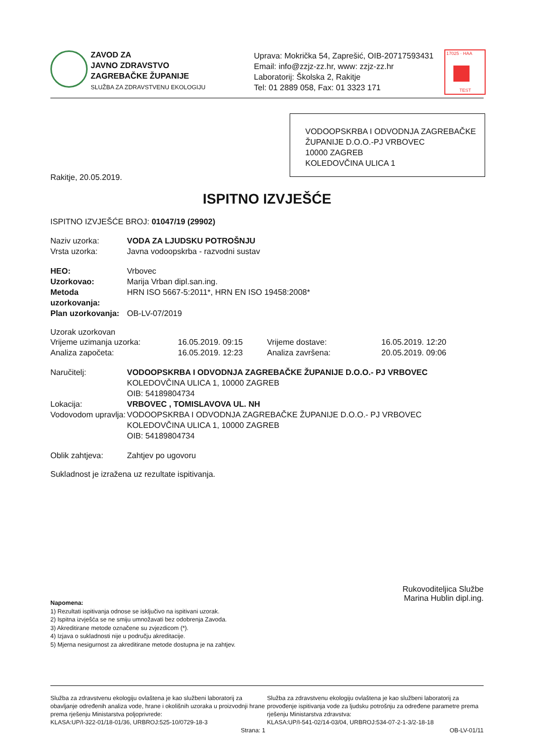ZAVOD ZA
JAVNO ZDRAVSTVO
ZAGREBAČKE ŽUPANIJE
SLUŽBA ZA ZDRAVSTVENU EKOLOGIJU
Uprava: Mokrička 54, Zaprešić, OIB-20717593431
Email: info@zzjz-zz.hr, www: zzjz-zz.hr
Laboratorij: Školska 2, Rakitje
Tel: 01 2889 058, Fax: 01 3323 171
17025 · HAA
TEST
VODOOPSKRBA I ODVODNJA ZAGREBAČKE ŽUPANIJE D.O.O.-PJ VRBOVEC
10000 ZAGREB
KOLEDOVČINA ULICA 1
Rakitje, 20.05.2019.
ISPITNO IZVJEŠĆE
ISPITNO IZVJEŠĆE BROJ: 01047/19 (29902)
Naziv uzorka: VODA ZA LJUDSKU POTROŠNJU
Vrsta uzorka: Javna vodoopskrba - razvodni sustav
HEO: Vrbovec
Uzorkovao: Marija Vrban dipl.san.ing.
Metoda uzorkovanja:
HRN ISO 5667-5:2011*, HRN EN ISO 19458:2008*
Plan uzorkovanja:
OB-LV-07/2019
Uzorak uzorkovan
Vrijeme uzimanja uzorka: 16.05.2019. 09:15 Vrijeme dostave: 16.05.2019. 12:20
Analiza započeta: 16.05.2019. 12:23 Analiza završena: 20.05.2019. 09:06
Naručitelj: VODOOPSKRBA I ODVODNJA ZAGREBAČKE ŽUPANIJE D.O.O.- PJ VRBOVEC
KOLEDOVČINA ULICA 1, 10000 ZAGREB
OIB: 54189804734
Lokacija: VRBOVEC , TOMISLAVOVA UL. NH
Vodovodom upravlja:
VODOOPSKRBA I ODVODNJA ZAGREBAČKE ŽUPANIJE D.O.O.- PJ VRBOVEC
KOLEDOVČINA ULICA 1, 10000 ZAGREB
OIB: 54189804734
Oblik zahtjeva: Zahtjev po ugovoru
Sukladnost je izražena uz rezultate ispitivanja.
Rukovoditeljica Službe
Marina Hublin dipl.ing.
Napomena:
1) Rezultati ispitivanja odnose se isključivo na ispitivani uzorak.
2) Ispitna izvješća se ne smiju umnožavati bez odobrenja Zavoda.
3) Akreditirane metode označene su zvjezdicom (*).
4) Izjava o sukladnosti nije u području akreditacije.
5) Mjerna nesigurnost za akreditirane metode dostupna je na zahtjev.
Služba za zdravstvenu ekologiju ovlaštena je kao službeni laboratorij za obavljanje određenih analiza vode, hrane i okolišnih uzoraka u proizvodnji hrane prema rješenju Ministarstva poljoprivrede:
KLASA:UP/I-322-01/18-01/36, URBROJ:525-10/0729-18-3
Strana: 1
Služba za zdravstvenu ekologiju ovlaštena je kao službeni laboratorij za provođenje ispitivanja vode za ljudsku potrošnju za određene parametre prema rješenju Ministarstva zdravstva:
KLASA:UP/I-541-02/14-03/04, URBROJ:534-07-2-1-3/2-18-18
OB-LV-01/11